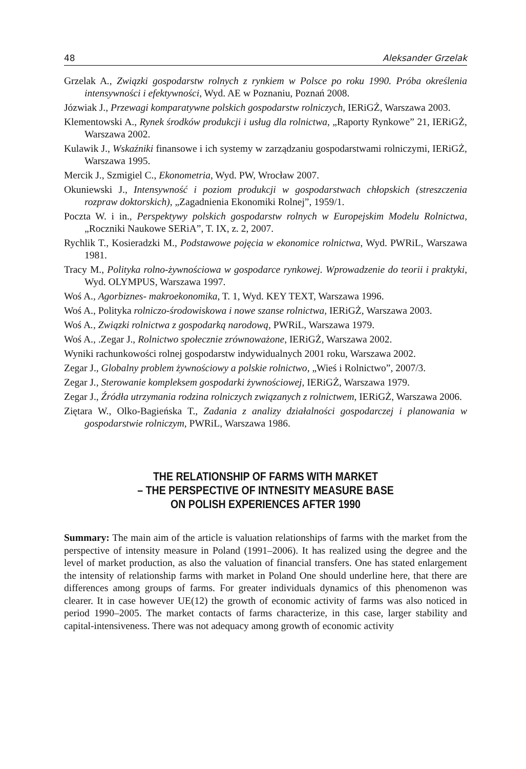48 Aleksander Grzelak
Grzelak A., Związki gospodarstw rolnych z rynkiem w Polsce po roku 1990. Próba określenia intensywności i efektywności, Wyd. AE w Poznaniu, Poznań 2008.
Józwiak J., Przewagi komparatywne polskich gospodarstw rolniczych, IERiGŻ, Warszawa 2003.
Klementowski A., Rynek środków produkcji i usług dla rolnictwa, „Raporty Rynkowe” 21, IERiGŻ, Warszawa 2002.
Kulawik J., Wskaźniki finansowe i ich systemy w zarządzaniu gospodarstwami rolniczymi, IERiGŻ, Warszawa 1995.
Mercik J., Szmigiel C., Ekonometria, Wyd. PW, Wrocław 2007.
Okuniewski J., Intensywność i poziom produkcji w gospodarstwach chłopskich (streszczenia rozpraw doktorskich), „Zagadnienia Ekonomiki Rolnej”, 1959/1.
Poczta W. i in., Perspektywy polskich gospodarstw rolnych w Europejskim Modelu Rolnictwa, „Roczniki Naukowe SERiA”, T. IX, z. 2, 2007.
Rychlik T., Kosieradzki M., Podstawowe pojęcia w ekonomice rolnictwa, Wyd. PWRiL, Warszawa 1981.
Tracy M., Polityka rolno-żywnościowa w gospodarce rynkowej. Wprowadzenie do teorii i praktyki, Wyd. OLYMPUS, Warszawa 1997.
Woś A., Agorbiznes- makroekonomika, T. 1, Wyd. KEY TEXT, Warszawa 1996.
Woś A., Polityka rolniczo-środowiskowa i nowe szanse rolnictwa, IERiGŻ, Warszawa 2003.
Woś A., Związki rolnictwa z gospodarką narodową, PWRiL, Warszawa 1979.
Woś A., .Zegar J., Rolnictwo społecznie zrównoważone, IERiGŻ, Warszawa 2002.
Wyniki rachunkowości rolnej gospodarstw indywidualnych 2001 roku, Warszawa 2002.
Zegar J., Globalny problem żywnościowy a polskie rolnictwo, „Wieś i Rolnictwo”, 2007/3.
Zegar J., Sterowanie kompleksem gospodarki żywnościowej, IERiGŻ, Warszawa 1979.
Zegar J., Źródła utrzymania rodzina rolniczych związanych z rolnictwem, IERiGŻ, Warszawa 2006.
Ziętara W., Olko-Bagieńska T., Zadania z analizy działalności gospodarczej i planowania w gospodarstwie rolniczym, PWRiL, Warszawa 1986.
THE RELATIONSHIP OF FARMS WITH MARKET
– THE PERSPECTIVE OF INTNESITY MEASURE BASE
ON POLISH EXPERIENCES AFTER 1990
Summary: The main aim of the article is valuation relationships of farms with the market from the perspective of intensity measure in Poland (1991–2006). It has realized using the degree and the level of market production, as also the valuation of financial transfers. One has stated enlargement the intensity of relationship farms with market in Poland One should underline here, that there are differences among groups of farms. For greater individuals dynamics of this phenomenon was clearer. It in case however UE(12) the growth of economic activity of farms was also noticed in period 1990–2005. The market contacts of farms characterize, in this case, larger stability and capital-intensiveness. There was not adequacy among growth of economic activity